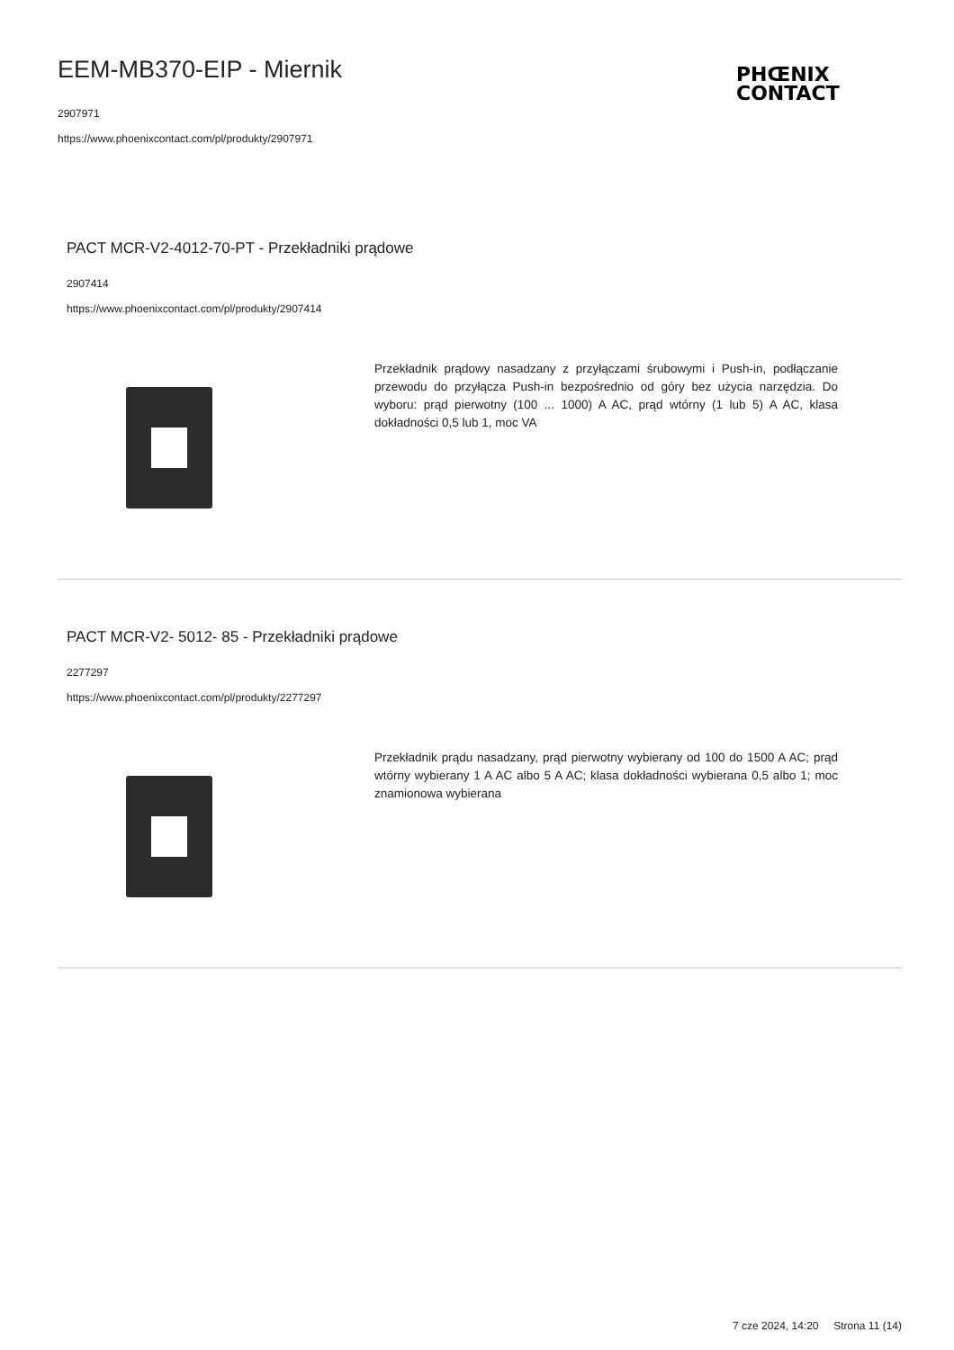EEM-MB370-EIP - Miernik
2907971
https://www.phoenixcontact.com/pl/produkty/2907971
PHŒNIX
CONTACT
PACT MCR-V2-4012-70-PT - Przekładniki prądowe
2907414
https://www.phoenixcontact.com/pl/produkty/2907414
Przekładnik prądowy nasadzany z przyłączami śrubowymi i Push-in, podłączanie przewodu do przyłącza Push-in bezpośrednio od góry bez użycia narzędzia. Do wyboru: prąd pierwotny (100 ... 1000) A AC, prąd wtórny (1 lub 5) A AC, klasa dokładności 0,5 lub 1, moc VA
PACT MCR-V2- 5012- 85 - Przekładniki prądowe
2277297
https://www.phoenixcontact.com/pl/produkty/2277297
Przekładnik prądu nasadzany, prąd pierwotny wybierany od 100 do 1500 A AC; prąd wtórny wybierany 1 A AC albo 5 A AC; klasa dokładności wybierana 0,5 albo 1; moc znamionowa wybierana
7 cze 2024, 14:20 Strona 11 (14)